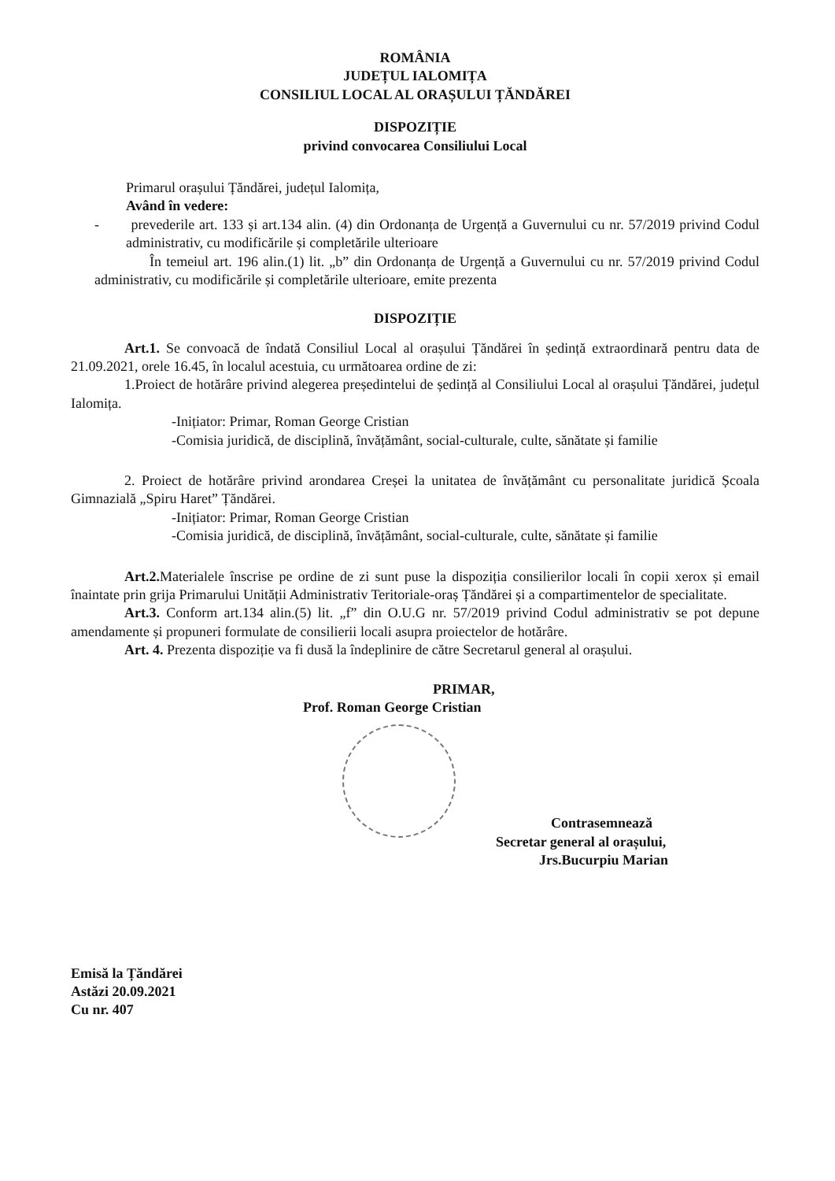ROMÂNIA
JUDEȚUL IALOMIȚA
CONSILIUL LOCAL AL ORAȘULUI ȚĂNDĂREI
DISPOZIȚIE
privind convocarea Consiliului Local
Primarul orașului Țăndărei, județul Ialomița,
Având în vedere:
- prevederile art. 133 și art.134 alin. (4) din Ordonanța de Urgență a Guvernului cu nr. 57/2019 privind Codul administrativ, cu modificările și completările ulterioare
În temeiul art. 196 alin.(1) lit. „b” din Ordonanța de Urgență a Guvernului cu nr. 57/2019 privind Codul administrativ, cu modificările și completările ulterioare, emite prezenta
DISPOZIȚIE
Art.1. Se convoacă de îndată Consiliul Local al orașului Țăndărei în ședință extraordinară pentru data de 21.09.2021, orele 16.45, în localul acestuia, cu următoarea ordine de zi:
1.Proiect de hotărâre privind alegerea președintelui de ședință al Consiliului Local al orașului Țăndărei, județul Ialomița.
-Inițiator: Primar, Roman George Cristian
-Comisia juridică, de disciplină, învățământ, social-culturale, culte, sănătate și familie
2. Proiect de hotărâre privind arondarea Creșei la unitatea de învățământ cu personalitate juridică Școala Gimnazială „Spiru Haret” Țăndărei.
-Inițiator: Primar, Roman George Cristian
-Comisia juridică, de disciplină, învățământ, social-culturale, culte, sănătate și familie
Art.2. Materialele înscrise pe ordine de zi sunt puse la dispoziția consilierilor locali în copii xerox și email înaintate prin grija Primarului Unității Administrativ Teritoriale-oraș Țăndărei și a compartimentelor de specialitate.
Art.3. Conform art.134 alin.(5) lit. „f” din O.U.G nr. 57/2019 privind Codul administrativ se pot depune amendamente și propuneri formulate de consilierii locali asupra proiectelor de hotărâre.
Art. 4. Prezenta dispoziție va fi dusă la îndeplinire de către Secretarul general al orașului.
PRIMAR,
Prof. Roman George Cristian
Contrasemnează
Secretar general al orașului,
Jrs.Bucurpiu Marian
Emisă la Țăndărei
Astăzi 20.09.2021
Cu nr. 407